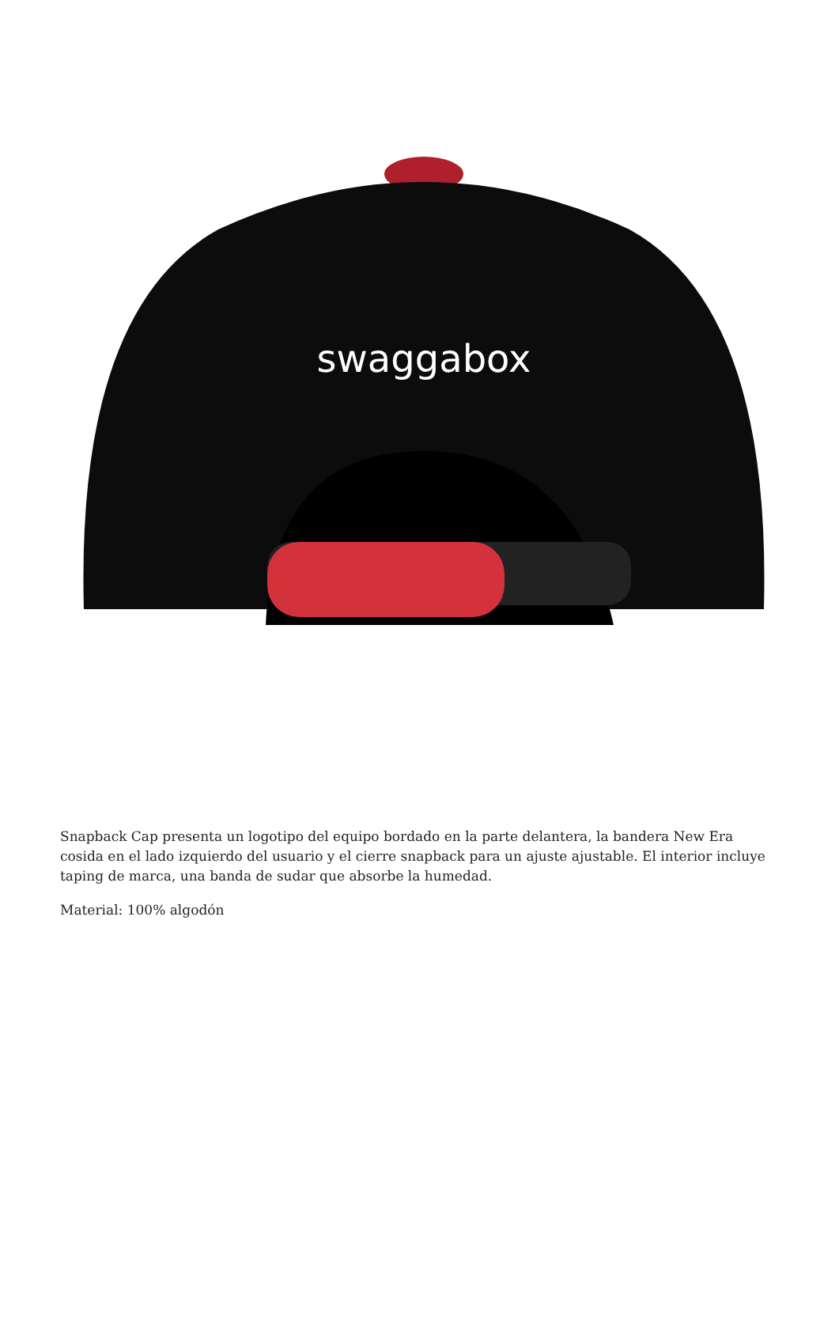swaggabox
Snapback Cap presenta un logotipo del equipo bordado en la parte delantera, la bandera New Era cosida en el lado izquierdo del usuario y el cierre snapback para un ajuste ajustable. El interior incluye taping de marca, una banda de sudar que absorbe la humedad.
Material: 100% algodón